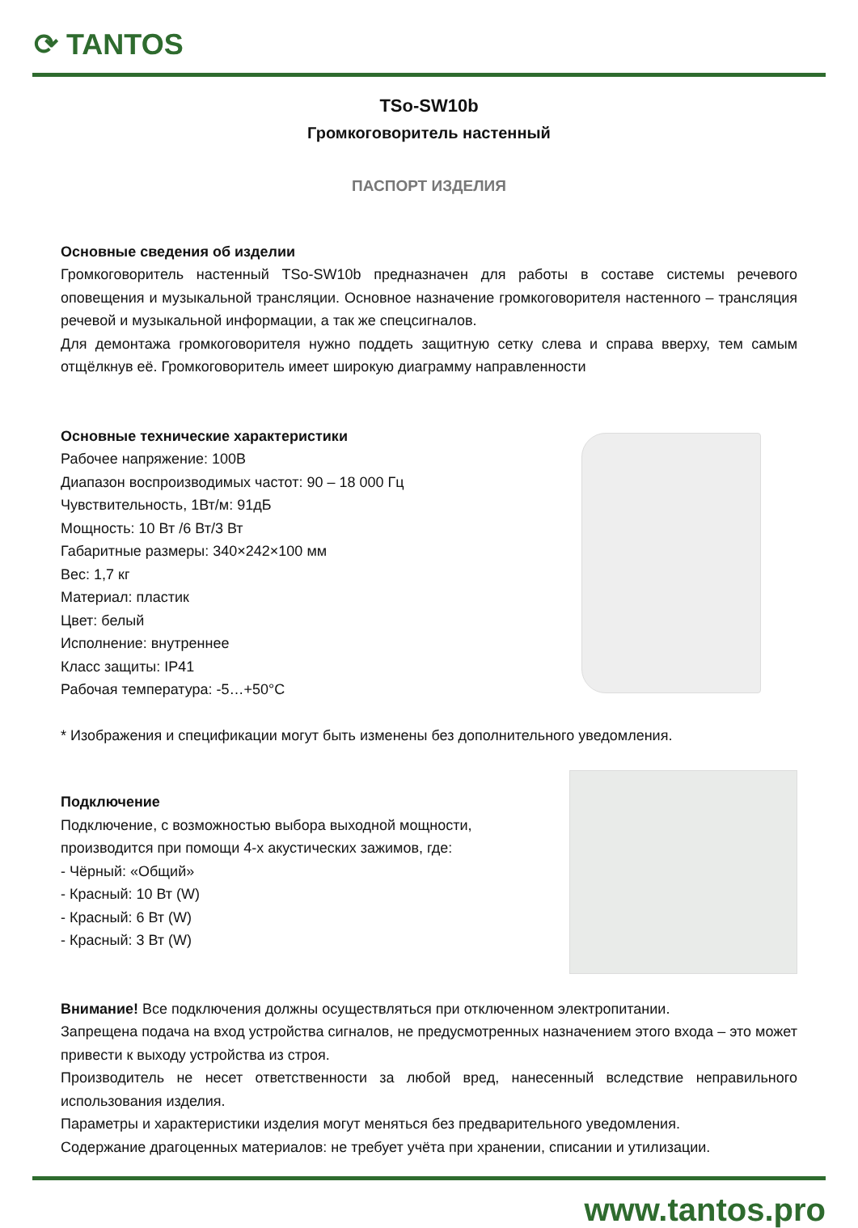⟳ TANTOS
TSo-SW10b
Громкоговоритель настенный
ПАСПОРТ ИЗДЕЛИЯ
Основные сведения об изделии
Громкоговоритель настенный TSo-SW10b предназначен для работы в составе системы речевого оповещения и музыкальной трансляции. Основное назначение громкоговорителя настенного – трансляция речевой и музыкальной информации, а так же спецсигналов.
Для демонтажа громкоговорителя нужно поддеть защитную сетку слева и справа вверху, тем самым отщёлкнув её. Громкоговоритель имеет широкую диаграмму направленности
Основные технические характеристики
Рабочее напряжение: 100В
Диапазон воспроизводимых частот: 90 – 18 000 Гц
Чувствительность, 1Вт/м: 91дБ
Мощность: 10 Вт /6 Вт/3 Вт
Габаритные размеры: 340×242×100 мм
Вес: 1,7 кг
Материал: пластик
Цвет: белый
Исполнение: внутреннее
Класс защиты: IP41
Рабочая температура: -5…+50°С
* Изображения и спецификации могут быть изменены без дополнительного уведомления.
Подключение
Подключение, с возможностью выбора выходной мощности,
производится при помощи 4-х акустических зажимов, где:
- Чёрный: «Общий»
- Красный: 10 Вт (W)
- Красный: 6 Вт (W)
- Красный: 3 Вт (W)
Внимание! Все подключения должны осуществляться при отключенном электропитании.
Запрещена подача на вход устройства сигналов, не предусмотренных назначением этого входа – это может привести к выходу устройства из строя.
Производитель не несет ответственности за любой вред, нанесенный вследствие неправильного использования изделия.
Параметры и характеристики изделия могут меняться без предварительного уведомления.
Содержание драгоценных материалов: не требует учёта при хранении, списании и утилизации.
www.tantos.pro